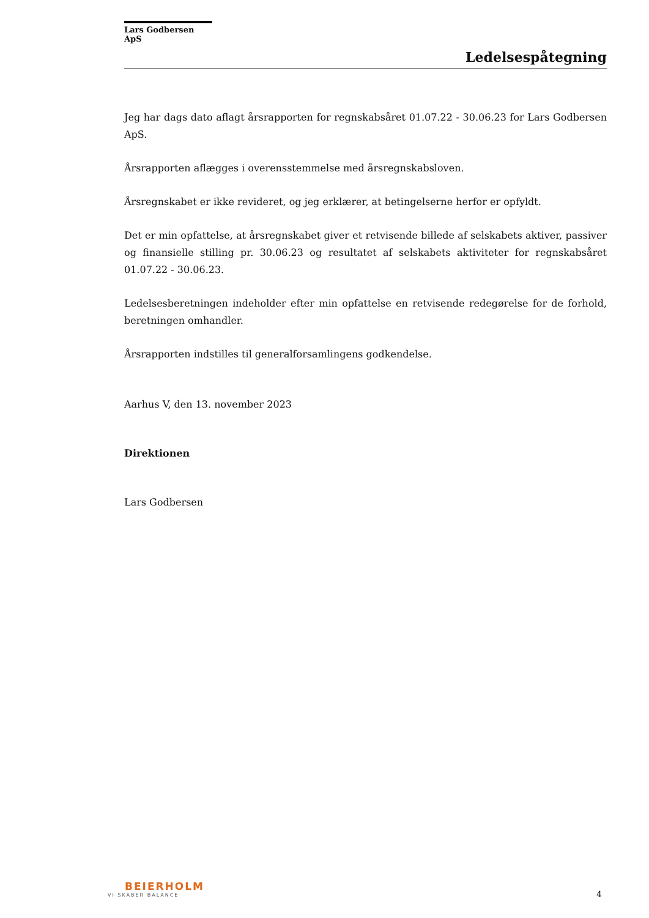Lars Godbersen ApS
Ledelsespåtegning
Jeg har dags dato aflagt årsrapporten for regnskabsåret 01.07.22 - 30.06.23 for Lars Godbersen ApS.
Årsrapporten aflægges i overensstemmelse med årsregnskabsloven.
Årsregnskabet er ikke revideret, og jeg erklærer, at betingelserne herfor er opfyldt.
Det er min opfattelse, at årsregnskabet giver et retvisende billede af selskabets aktiver, passiver og finansielle stilling pr. 30.06.23 og resultatet af selskabets aktiviteter for regnskabsåret 01.07.22 - 30.06.23.
Ledelsesberetningen indeholder efter min opfattelse en retvisende redegørelse for de forhold, beretningen omhandler.
Årsrapporten indstilles til generalforsamlingens godkendelse.
Aarhus V, den 13. november 2023
Direktionen
Lars Godbersen
BEIERHOLM
VI SKABER BALANCE
4